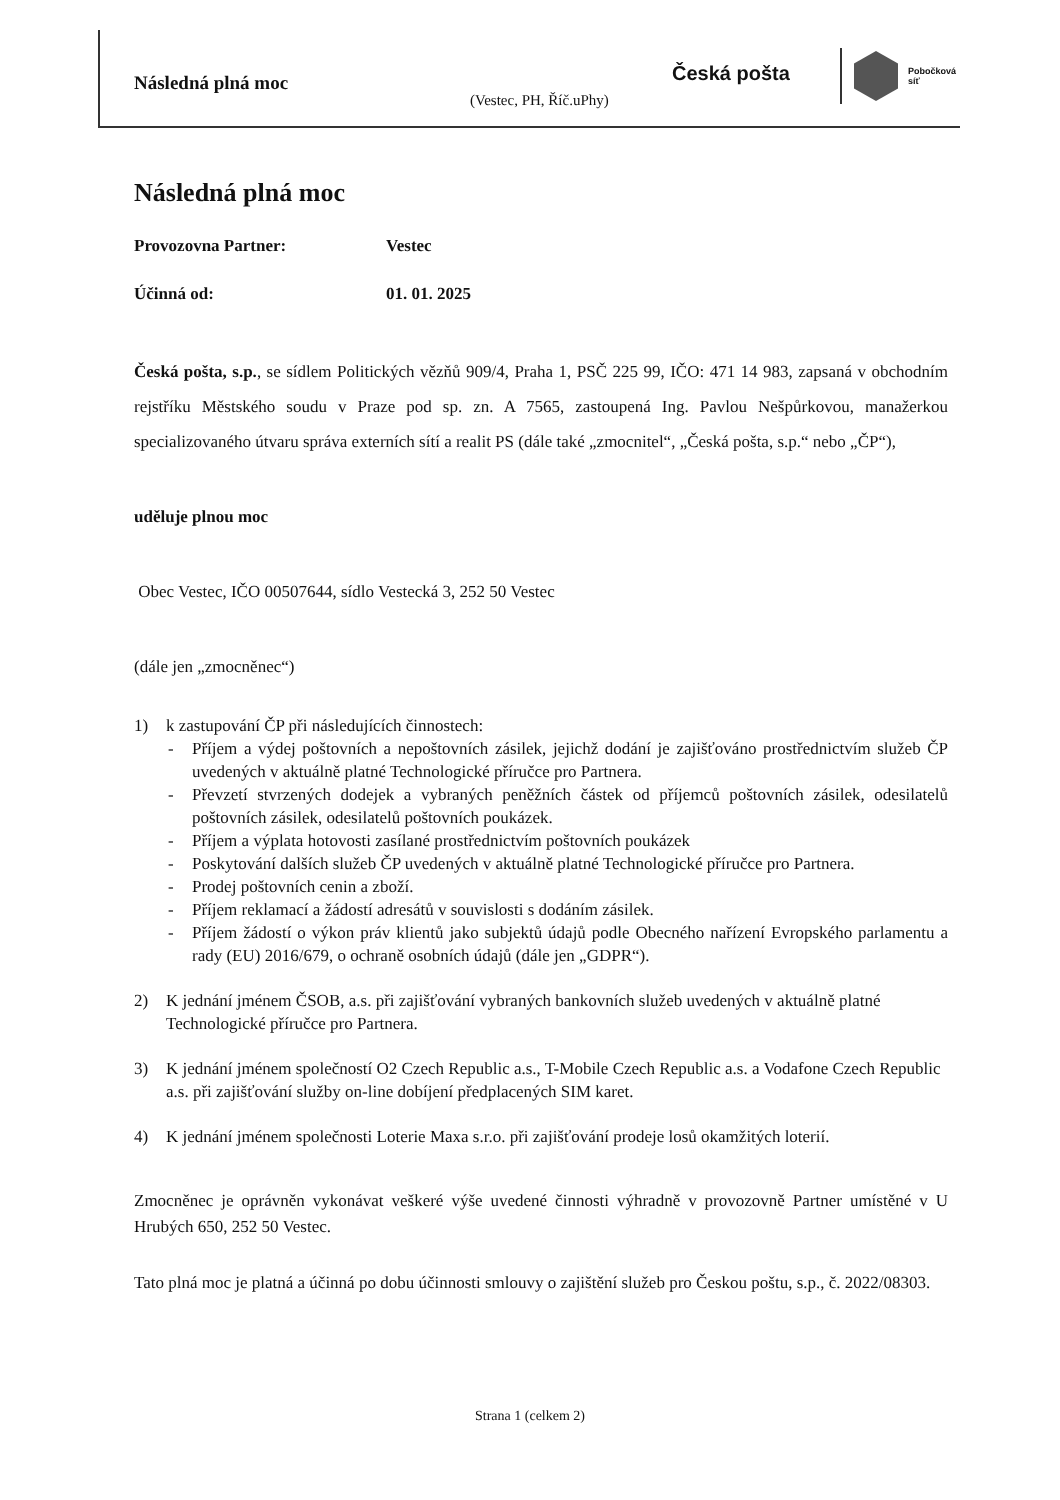Následná plná moc
(Vestec, PH, Říč.uPhy)
Česká pošta
Pobočková
síť
Následná plná moc
Provozovna Partner: Vestec
Účinná od: 01. 01. 2025
Česká pošta, s.p., se sídlem Politických vězňů 909/4, Praha 1, PSČ 225 99, IČO: 471 14 983, zapsaná v obchodním rejstříku Městského soudu v Praze pod sp. zn. A 7565, zastoupená Ing. Pavlou Nešpůrkovou, manažerkou specializovaného útvaru správa externích sítí a realit PS (dále také „zmocnitel“, „Česká pošta, s.p.“ nebo „ČP“),
uděluje plnou moc
Obec Vestec, IČO 00507644, sídlo Vestecká 3, 252 50 Vestec
(dále jen „zmocněnec“)
1) k zastupování ČP při následujících činnostech:
Příjem a výdej poštovních a nepoštovních zásilek, jejichž dodání je zajišťováno prostřednictvím služeb ČP uvedených v aktuálně platné Technologické příručce pro Partnera.
Převzetí stvrzených dodejek a vybraných peněžních částek od příjemců poštovních zásilek, odesilatelů poštovních zásilek, odesilatelů poštovních poukázek.
Příjem a výplata hotovosti zasílané prostřednictvím poštovních poukázek
Poskytování dalších služeb ČP uvedených v aktuálně platné Technologické příručce pro Partnera.
Prodej poštovních cenin a zboží.
Příjem reklamací a žádostí adresátů v souvislosti s dodáním zásilek.
Příjem žádostí o výkon práv klientů jako subjektů údajů podle Obecného nařízení Evropského parlamentu a rady (EU) 2016/679, o ochraně osobních údajů (dále jen „GDPR“).
2) K jednání jménem ČSOB, a.s. při zajišťování vybraných bankovních služeb uvedených v aktuálně platné Technologické příručce pro Partnera.
3) K jednání jménem společností O2 Czech Republic a.s., T-Mobile Czech Republic a.s. a Vodafone Czech Republic a.s. při zajišťování služby on-line dobíjení předplacených SIM karet.
4) K jednání jménem společnosti Loterie Maxa s.r.o. při zajišťování prodeje losů okamžitých loterií.
Zmocněnec je oprávněn vykonávat veškeré výše uvedené činnosti výhradně v provozovně Partner umístěné v U Hrubých 650, 252 50 Vestec.
Tato plná moc je platná a účinná po dobu účinnosti smlouvy o zajištění služeb pro Českou poštu, s.p., č. 2022/08303.
Strana 1 (celkem 2)